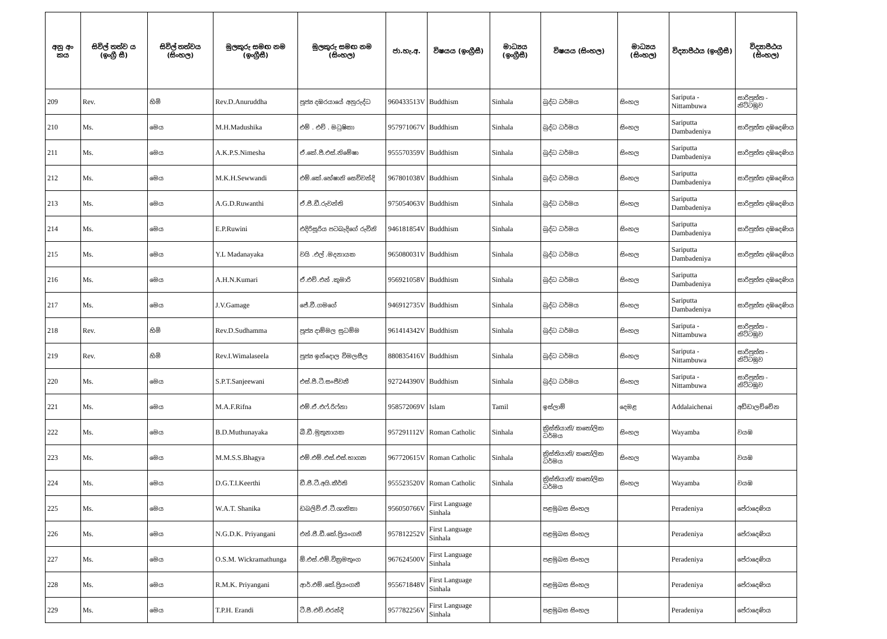| අනු අං කය | සිවිල් තත්ව ය (ඉංග්‍රී සී) | සිවිල් තත්වය (සිංහල) | මුලකුරු සමඟ නම (ඉංග්‍රීසී) | මුලකුරු සමඟ නම (සිංහල) | ජා.හැ.අ. | විෂයය (ඉංග්‍රීසී) | මාධ්‍යය (ඉංග්‍රීසී) | විෂයය (සිංහල) | මාධ්‍යය (සිංහල) | විද්‍යාපීඨය (ඉංග්‍රීසී) | විද්‍යාපීඨය (සිංහල) |
| --- | --- | --- | --- | --- | --- | --- | --- | --- | --- | --- | --- |
| 209 | Rev. | හිමි | Rev.D.Anuruddha | පූජ්‍ය දඹරයායේ අනුරුද්ධ | 960433513V | Buddhism | Sinhala | බුද්ධ ධර්මය | සිංහල | Sariputa - Nittambuwa | සාරිපුත්ත - නිට්ටඹුව |
| 210 | Ms. | මෙය | M.H.Madushika | එම් . එච් . මධුෂිකා | 957971067V | Buddhism | Sinhala | බුද්ධ ධර්මය | සිංහල | Sariputta Dambadeniya | සාරිපුත්ත දඹදෙණිය |
| 211 | Ms. | මෙය | A.K.P.S.Nimesha | ඒ.කේ.පී.එස්.නිමේෂා | 955570359V | Buddhism | Sinhala | බුද්ධ ධර්මය | සිංහල | Sariputta Dambadeniya | සාරිපුත්ත දඹදෙණිය |
| 212 | Ms. | මෙය | M.K.H.Sewwandi | එම්.කේ.හේෂානි සෙව්වන්දි | 967801038V | Buddhism | Sinhala | බුද්ධ ධර්මය | සිංහල | Sariputta Dambadeniya | සාරිපුත්ත දඹදෙණිය |
| 213 | Ms. | මෙය | A.G.D.Ruwanthi | ඒ.ජී.ඩී.රුවන්ති | 975054063V | Buddhism | Sinhala | බුද්ධ ධර්මය | සිංහල | Sariputta Dambadeniya | සාරිපුත්ත දඹදෙණිය |
| 214 | Ms. | මෙය | E.P.Ruwini | එදිරිසූරිය පටබැදිගේ රුවිනි | 946181854V | Buddhism | Sinhala | බුද්ධ ධර්මය | සිංහල | Sariputta Dambadeniya | සාරිපුත්ත දඹදෙණිය |
| 215 | Ms. | මෙය | Y.L Madanayaka | වයි .එල් .මදනායක | 965080031V | Buddhism | Sinhala | බුද්ධ ධර්මය | සිංහල | Sariputta Dambadeniya | සාරිපුත්ත දඹදෙණිය |
| 216 | Ms. | මෙය | A.H.N.Kumari | ඒ.එච්.එන් .කුමාරි | 956921058V | Buddhism | Sinhala | බුද්ධ ධර්මය | සිංහල | Sariputta Dambadeniya | සාරිපුත්ත දඹදෙණිය |
| 217 | Ms. | මෙය | J.V.Gamage | ජේ.වී.ගමගේ | 946912735V | Buddhism | Sinhala | බුද්ධ ධර්මය | සිංහල | Sariputta Dambadeniya | සාරිපුත්ත දඹදෙණිය |
| 218 | Rev. | හිමි | Rev.D.Sudhamma | පූජ්‍ය දාම්මල සුධම්ම | 961414342V | Buddhism | Sinhala | බුද්ධ ධර්මය | සිංහල | Sariputa - Nittambuwa | සාරිපුත්ත - නිට්ටඹුව |
| 219 | Rev. | හිමි | Rev.I.Wimalaseela | පූජ්‍ය ඉන්දොල විමලසීල | 880835416V | Buddhism | Sinhala | බුද්ධ ධර්මය | සිංහල | Sariputa - Nittambuwa | සාරිපුත්ත - නිට්ටඹුව |
| 220 | Ms. | මෙය | S.P.T.Sanjeewani | එස්.පී.ටී.සංජීවනී | 927244390V | Buddhism | Sinhala | බුද්ධ ධර්මය | සිංහල | Sariputa - Nittambuwa | සාරිපුත්ත - නිට්ටඹුව |
| 221 | Ms. | මෙය | M.A.F.Rifna | එම්.ඒ.එෆ්.රිෆ්නා | 958572069V | Islam | Tamil | ඉස්ලාම් | දෙමළ | Addalaichenai | අඩ්ඩාලච්චේන |
| 222 | Ms. | මෙය | B.D.Muthunayaka | බී.ඩී.මුතුනායක | 957291112V | Roman Catholic | Sinhala | ක්‍රිස්තියානි/ කතෝලික ධර්මය | සිංහල | Wayamba | වයඹ |
| 223 | Ms. | මෙය | M.M.S.S.Bhagya | එම්.එම්.එස්.එස්.භාග්‍යා | 967720615V | Roman Catholic | Sinhala | ක්‍රිස්තියානි/ කතෝලික ධර්මය | සිංහල | Wayamba | වයඹ |
| 224 | Ms. | මෙය | D.G.T.I.Keerthi | ඩී.ජී.ටී.අයි.කීර්ති | 955523520V | Roman Catholic | Sinhala | ක්‍රිස්තියානි/ කතෝලික ධර්මය | සිංහල | Wayamba | වයඹ |
| 225 | Ms. | මෙය | W.A.T. Shanika | ඩබලිව්.ඒ.ටී.ශානිකා | 956050766V | First Language Sinhala | | පළමුබස සිංහල | | Peradeniya | පේරාදෙණිය |
| 226 | Ms. | මෙය | N.G.D.K. Priyangani | එන්.ජී.ඩී.කේ.ප්‍රියංගනී | 957812252V | First Language Sinhala | | පළමුබස සිංහල | | Peradeniya | පේරාදෙණිය |
| 227 | Ms. | මෙය | O.S.M. Wickramathunga | ඕ.එස්.එම්.වික්‍රමතුංග | 967624500V | First Language Sinhala | | පළමුබස සිංහල | | Peradeniya | පේරාදෙණිය |
| 228 | Ms. | මෙය | R.M.K. Priyangani | ආර්.එම්.කේ.ප්‍රියංගනී | 955671848V | First Language Sinhala | | පළමුබස සිංහල | | Peradeniya | පේරාදෙණිය |
| 229 | Ms. | මෙය | T.P.H. Erandi | ටී.පී.එච්.එරන්දි | 957782256V | First Language Sinhala | | පළමුබස සිංහල | | Peradeniya | පේරාදෙණිය |